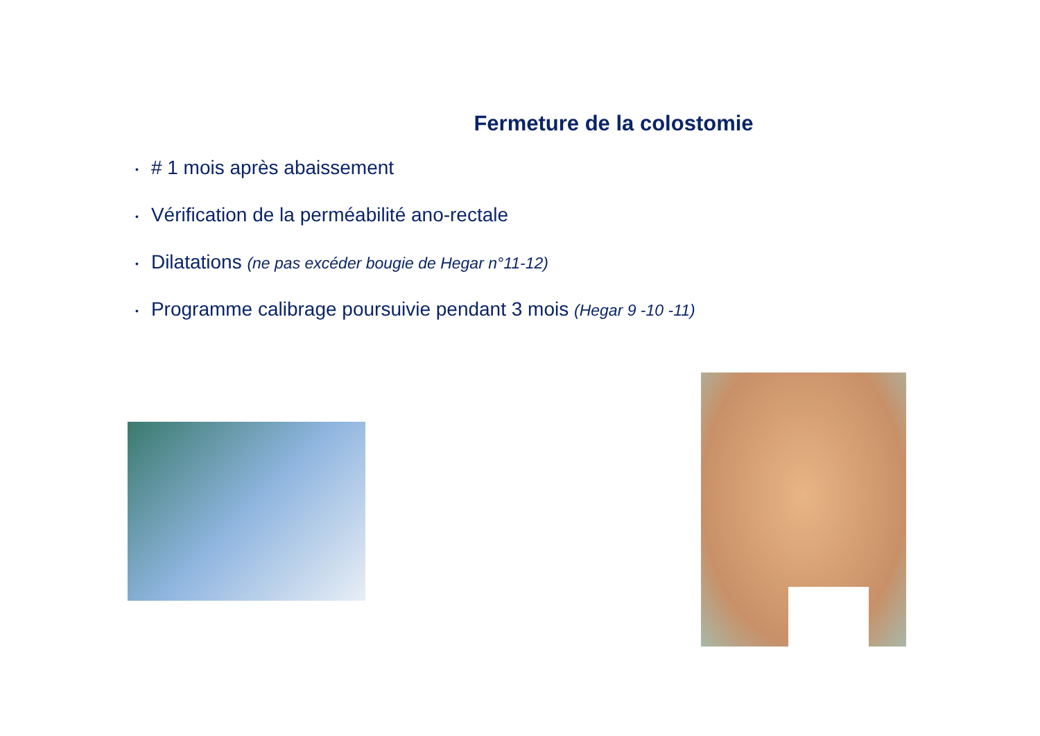Fermeture de la colostomie
• # 1 mois après abaissement
• Vérification de la perméabilité ano-rectale
• Dilatations (ne pas excéder bougie de Hegar n°11-12)
• Programme calibrage poursuivie pendant 3 mois (Hegar 9 -10 -11)